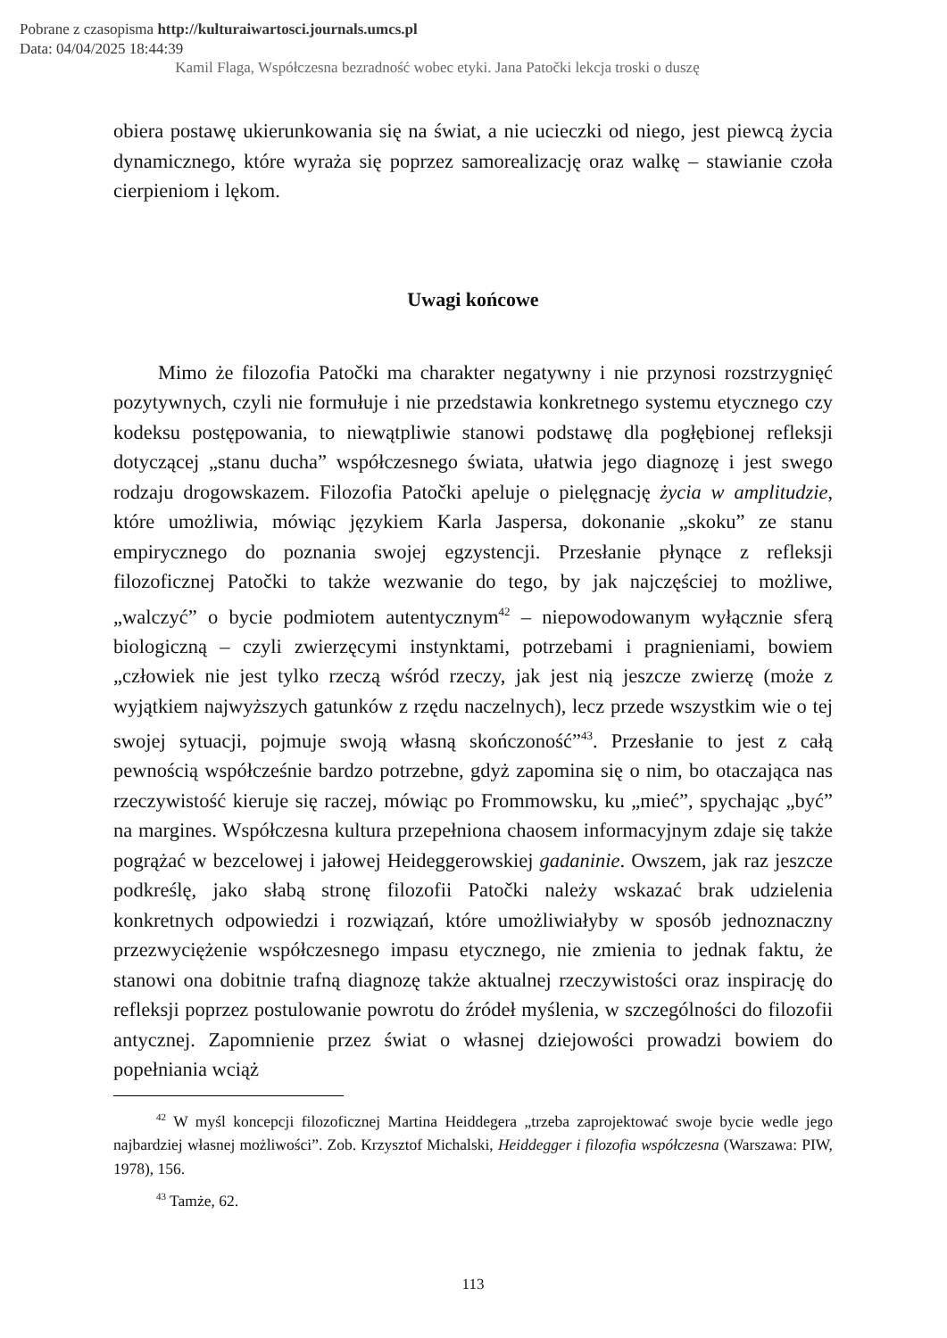Pobrane z czasopisma http://kulturaiwartosci.journals.umcs.pl
Data: 04/04/2025 18:44:39
Kamil Flaga, Współczesna bezradność wobec etyki. Jana Patočki lekcja troski o duszę
obiera postawę ukierunkowania się na świat, a nie ucieczki od niego, jest piewcą życia dynamicznego, które wyraża się poprzez samorealizację oraz walkę – stawianie czoła cierpieniom i lękom.
Uwagi końcowe
Mimo że filozofia Patočki ma charakter negatywny i nie przynosi rozstrzygnięć pozytywnych, czyli nie formułuje i nie przedstawia konkretnego systemu etycznego czy kodeksu postępowania, to niewątpliwie stanowi podstawę dla pogłębionej refleksji dotyczącej „stanu ducha” współczesnego świata, ułatwia jego diagnozę i jest swego rodzaju drogowskazem. Filozofia Patočki apeluje o pielęgnację życia w amplitudzie, które umożliwia, mówiąc językiem Karla Jaspersa, dokonanie „skoku” ze stanu empirycznego do poznania swojej egzystencji. Przesłanie płynące z refleksji filozoficznej Patočki to także wezwanie do tego, by jak najczęściej to możliwe, „walczyć” o bycie podmiotem autentycznym<sup>42</sup> – niepowodowanym wyłącznie sferą biologiczną – czyli zwierzęcymi instynktami, potrzebami i pragnieniami, bowiem „człowiek nie jest tylko rzeczą wśród rzeczy, jak jest nią jeszcze zwierzę (może z wyjątkiem najwyższych gatunków z rzędu naczelnych), lecz przede wszystkim wie o tej swojej sytuacji, pojmuje swoją własną skończoność”<sup>43</sup>. Przesłanie to jest z całą pewnością współcześnie bardzo potrzebne, gdyż zapomina się o nim, bo otaczająca nas rzeczywistość kieruje się raczej, mówiąc po Frommowsku, ku „mieć”, spychając „być” na margines. Współczesna kultura przepełniona chaosem informacyjnym zdaje się także pogrążać w bezcelowej i jałowej Heideggerowskiej gadaninie. Owszem, jak raz jeszcze podkreślę, jako słabą stronę filozofii Patočki należy wskazać brak udzielenia konkretnych odpowiedzi i rozwiązań, które umożliwiałyby w sposób jednoznaczny przezwyciężenie współczesnego impasu etycznego, nie zmienia to jednak faktu, że stanowi ona dobitnie trafną diagnozę także aktualnej rzeczywistości oraz inspirację do refleksji poprzez postulowanie powrotu do źródeł myślenia, w szczególności do filozofii antycznej. Zapomnienie przez świat o własnej dziejowości prowadzi bowiem do popełniania wciąż
<sup>42</sup> W myśl koncepcji filozoficznej Martina Heiddegera „trzeba zaprojektować swoje bycie wedle jego najbardziej własnej możliwości”. Zob. Krzysztof Michalski, Heiddegger i filozofia współczesna (Warszawa: PIW, 1978), 156.
<sup>43</sup> Tamże, 62.
113